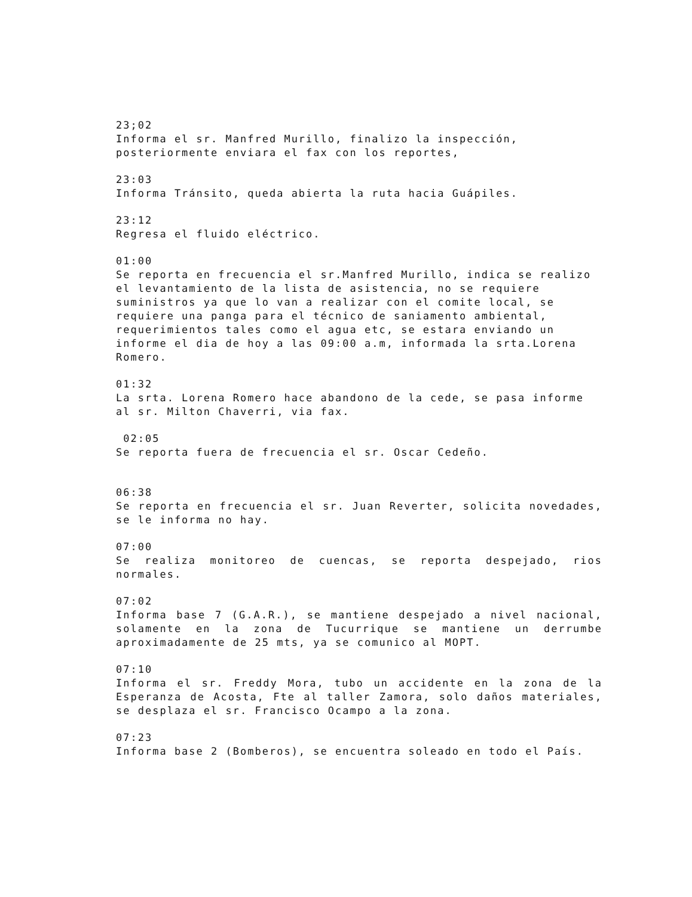23;02
Informa el sr. Manfred Murillo, finalizo la inspección, posteriormente enviara el fax con los reportes,
23:03
Informa Tránsito, queda abierta la ruta hacia Guápiles.
23:12
Regresa el fluido eléctrico.
01:00
Se reporta en frecuencia el sr.Manfred Murillo, indica se realizo el levantamiento de la lista de asistencia, no se requiere suministros ya que lo van a realizar con el comite local, se requiere una panga para el técnico de saniamento ambiental, requerimientos tales como el agua etc, se estara enviando un informe el dia de hoy a las 09:00 a.m, informada la srta.Lorena Romero.
01:32
La srta. Lorena Romero hace abandono de la cede, se pasa informe al sr. Milton Chaverri, via fax.
02:05
Se reporta fuera de frecuencia el sr. Oscar Cedeño.
06:38
Se reporta en frecuencia el sr. Juan Reverter, solicita novedades, se le informa no hay.
07:00
Se realiza monitoreo de cuencas, se reporta despejado, rios normales.
07:02
Informa base 7 (G.A.R.), se mantiene despejado a nivel nacional, solamente en la zona de Tucurrique se mantiene un derrumbe aproximadamente de 25 mts, ya se comunico al MOPT.
07:10
Informa el sr. Freddy Mora, tubo un accidente en la zona de la Esperanza de Acosta, Fte al taller Zamora, solo daños materiales, se desplaza el sr. Francisco Ocampo a la zona.
07:23
Informa base 2 (Bomberos), se encuentra soleado en todo el País.